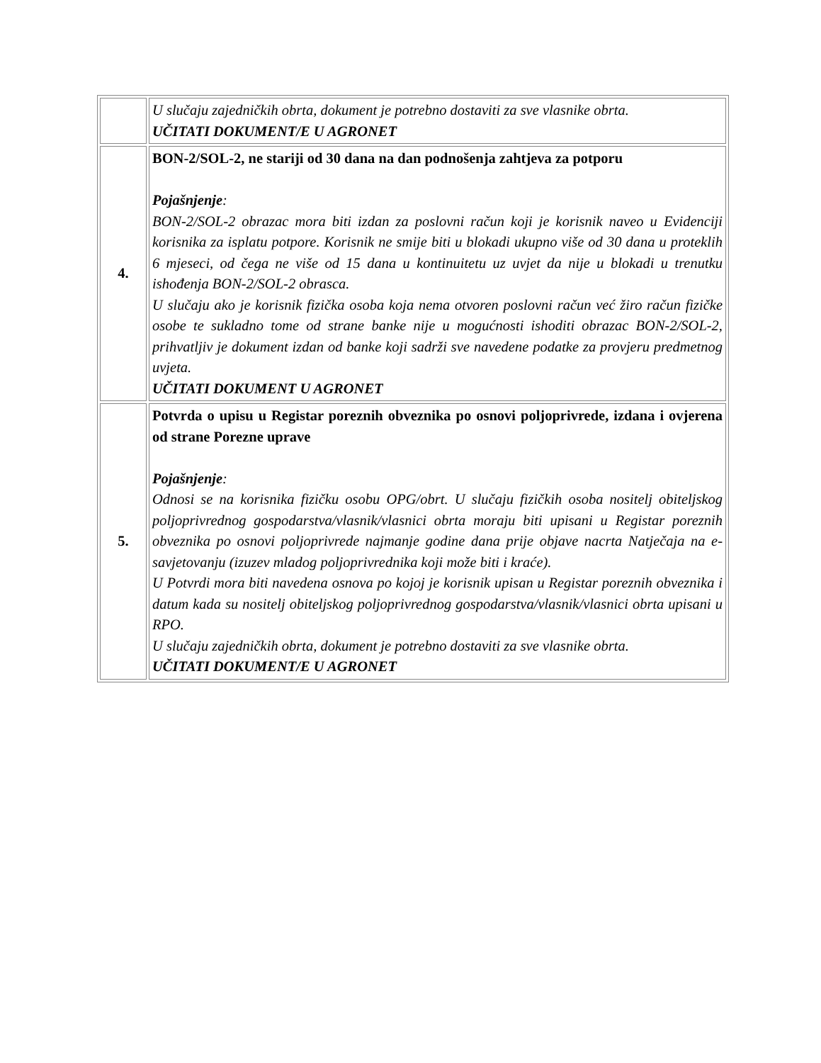| | U slučaju zajedničkih obrta, dokument je potrebno dostaviti za sve vlasnike obrta. UČITATI DOKUMENT/E U AGRONET |
| 4. | BON-2/SOL-2, ne stariji od 30 dana na dan podnošenja zahtjeva za potporu Pojašnjenje : BON-2/SOL-2 obrazac mora biti izdan za poslovni račun koji je korisnik naveo u Evidenciji korisnika za isplatu potpore. Korisnik ne smije biti u blokadi ukupno više od 30 dana u proteklih 6 mjeseci, od čega ne više od 15 dana u kontinuitetu uz uvjet da nije u blokadi u trenutku ishođenja BON-2/SOL-2 obrasca. U slučaju ako je korisnik fizička osoba koja nema otvoren poslovni račun već žiro račun fizičke osobe te sukladno tome od strane banke nije u mogućnosti ishoditi obrazac BON-2/SOL-2, prihvatljiv je dokument izdan od banke koji sadrži sve navedene podatke za provjeru predmetnog uvjeta. UČITATI DOKUMENT U AGRONET |
| 5. | Potvrda o upisu u Registar poreznih obveznika po osnovi poljoprivrede, izdana i ovjerena od strane Porezne uprave Pojašnjenje : Odnosi se na korisnika fizičku osobu OPG/obrt. U slučaju fizičkih osoba nositelj obiteljskog poljoprivrednog gospodarstva/vlasnik/vlasnici obrta moraju biti upisani u Registar poreznih obveznika po osnovi poljoprivrede najmanje godine dana prije objave nacrta Natječaja na e-savjetovanju (izuzev mladog poljoprivrednika koji može biti i kraće). U Potvrdi mora biti navedena osnova po kojoj je korisnik upisan u Registar poreznih obveznika i datum kada su nositelj obiteljskog poljoprivrednog gospodarstva/vlasnik/vlasnici obrta upisani u RPO. U slučaju zajedničkih obrta, dokument je potrebno dostaviti za sve vlasnike obrta. UČITATI DOKUMENT/E U AGRONET |